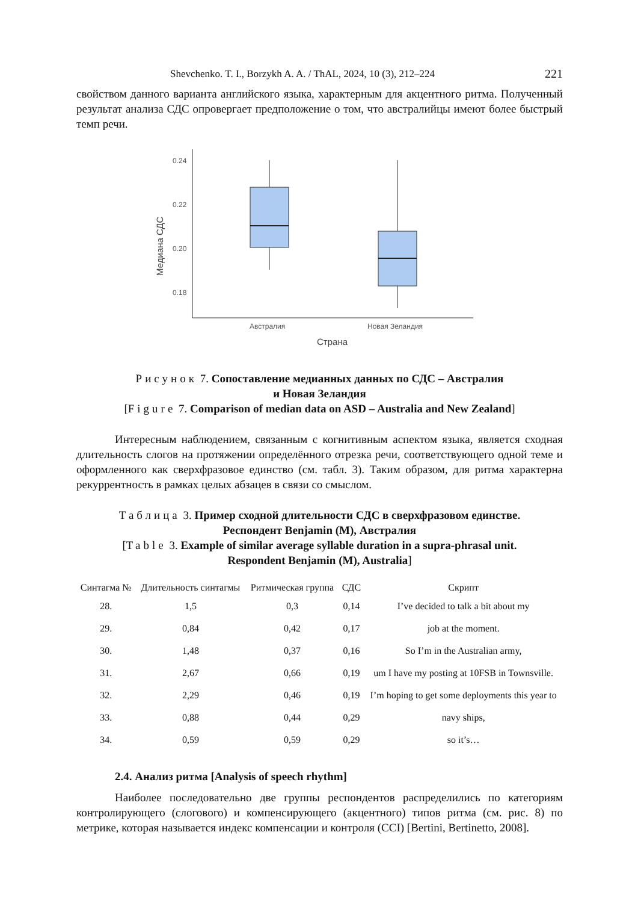Shevchenko. T. I., Borzykh A. A. / ThAL, 2024, 10 (3), 212–224 221
свойством данного варианта английского языка, характерным для акцентного ритма. Полученный результат анализа СДС опровергает предположение о том, что австралийцы имеют более быстрый темп речи.
0.24
0.22
0.20
0.18
Медиана СДС
Австралия
Новая Зеландия
Страна
Рисунок 7. Сопоставление медианных данных по СДС – Австралия
и Новая Зеландия
[Figure 7. Comparison of median data on ASD – Australia and New Zealand]
Интересным наблюдением, связанным с когнитивным аспектом языка, является сходная длительность слогов на протяжении определённого отрезка речи, соответствующего одной теме и оформленного как сверхфразовое единство (см. табл. 3). Таким образом, для ритма характерна рекуррентность в рамках целых абзацев в связи со смыслом.
Таблица 3. Пример сходной длительности СДС в сверхфразовом единстве.
Респондент Benjamin (M), Австралия
[Table 3. Example of similar average syllable duration in a supra-phrasal unit.
Respondent Benjamin (M), Australia]
| Синтагма № | Длительность синтагмы | Ритмическая группа | СДС | Скрипт |
| --- | --- | --- | --- | --- |
| 28. | 1,5 | 0,3 | 0,14 | I’ve decided to talk a bit about my |
| 29. | 0,84 | 0,42 | 0,17 | job at the moment. |
| 30. | 1,48 | 0,37 | 0,16 | So I’m in the Australian army, |
| 31. | 2,67 | 0,66 | 0,19 | um I have my posting at 10FSB in Townsville. |
| 32. | 2,29 | 0,46 | 0,19 | I’m hoping to get some deployments this year to |
| 33. | 0,88 | 0,44 | 0,29 | navy ships, |
| 34. | 0,59 | 0,59 | 0,29 | so it’s… |
2.4. Анализ ритма [Analysis of speech rhythm]
Наиболее последовательно две группы респондентов распределились по категориям контролирующего (слогового) и компенсирующего (акцентного) типов ритма (см. рис. 8) по метрике, которая называется индекс компенсации и контроля (CCI) [Bertini, Bertinetto, 2008].